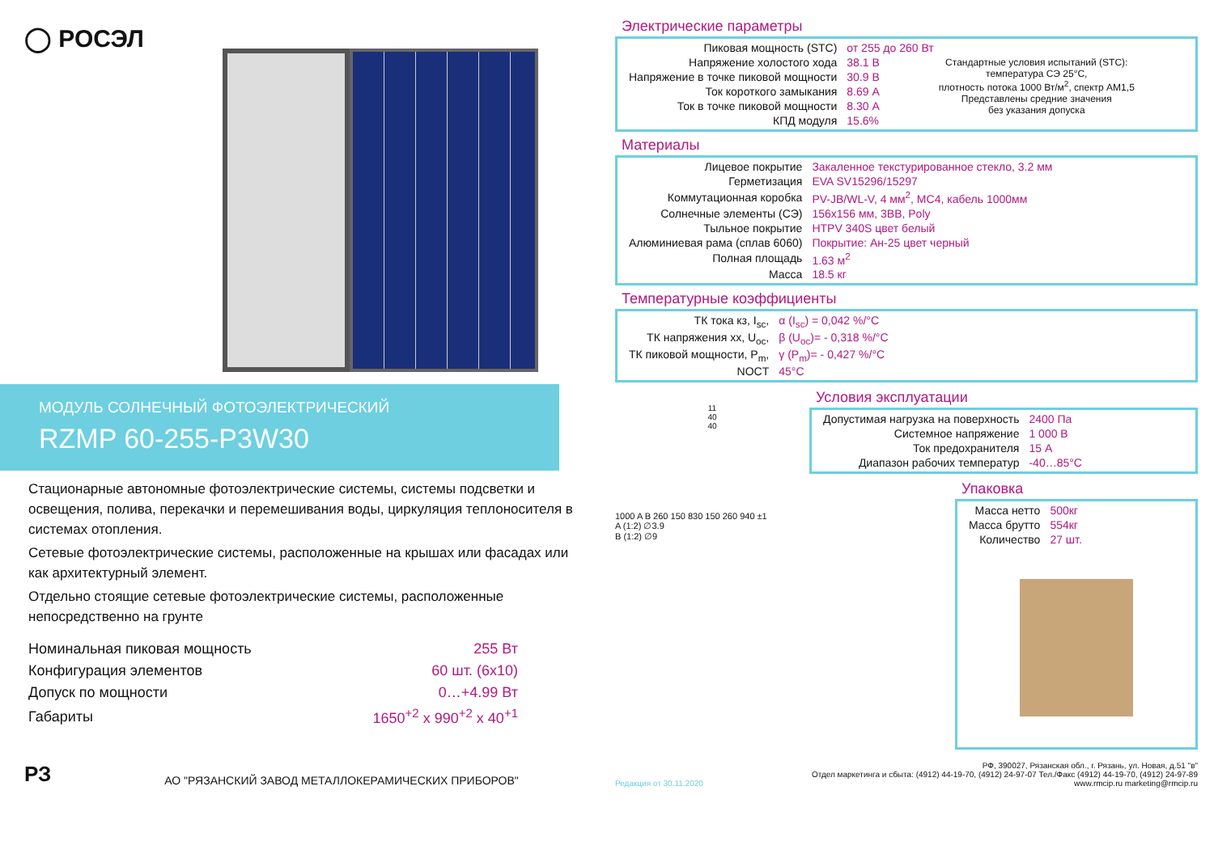◯ РОСЭЛ
МОДУЛЬ СОЛНЕЧНЫЙ ФОТОЭЛЕКТРИЧЕСКИЙ
RZMP 60-255-P3W30
Стационарные автономные фотоэлектрические системы, системы подсветки и освещения, полива, перекачки и перемешивания воды, циркуляция теплоносителя в системах отопления.
Сетевые фотоэлектрические системы, расположенные на крышах или фасадах или как архитектурный элемент.
Отдельно стоящие сетевые фотоэлектрические системы, расположенные непосредственно на грунте
| Номинальная пиковая мощность | 255 Вт |
| Конфигурация элементов | 60 шт. (6x10) |
| Допуск по мощности | 0…+4.99 Вт |
| Габариты | 1650<sup>+2</sup> x 990<sup>+2</sup> x 40<sup>+1</sup> |
РЗ АО "РЯЗАНСКИЙ ЗАВОД МЕТАЛЛОКЕРАМИЧЕСКИХ ПРИБОРОВ"
Электрические параметры
| Пиковая мощность (STC) | от 255 до 260 Вт |
| Напряжение холостого хода | 38.1 В |
| Напряжение в точке пиковой мощности | 30.9 В |
| Ток короткого замыкания | 8.69 А |
| Ток в точке пиковой мощности | 8.30 А |
| КПД модуля | 15.6% |
Стандартные условия испытаний (STC):
температура СЭ 25°С,
плотность потока 1000 Вт/м<sup>2</sup>, спектр АМ1,5
Представлены средние значения
без указания допуска
Материалы
| Лицевое покрытие | Закаленное текстурированное стекло, 3.2 мм |
| Герметизация | EVA SV15296/15297 |
| Коммутационная коробка | PV-JB/WL-V, 4 мм<sup>2</sup>, MC4, кабель 1000мм |
| Солнечные элементы (СЭ) | 156x156 мм, 3BB, Poly |
| Тыльное покрытие | HTPV 340S цвет белый |
| Алюминиевая рама (сплав 6060) | Покрытие: Ан-25 цвет черный |
| Полная площадь | 1.63 м<sup>2</sup> |
| Масса | 18.5 кг |
Температурные коэффициенты
| ТК тока кз, I<sub>sc</sub>, | α (I<sub>sc</sub>) = 0,042 %/°С |
| ТК напряжения хх, U<sub>oc</sub>, | β (U<sub>oc</sub>)= - 0,318 %/°С |
| ТК пиковой мощности, P<sub>m</sub>, | γ (P<sub>m</sub>)= - 0,427 %/°С |
| NOCT | 45°С |
11
40
40
Условия эксплуатации
| Допустимая нагрузка на поверхность | 2400 Па |
| Системное напряжение | 1 000 В |
| Ток предохранителя | 15 А |
| Диапазон рабочих температур | -40…85°С |
1000 A B 260 150 830 150 260 940 ±1
A (1:2) ∅3.9
B (1:2) ∅9
Упаковка
| Масса нетто | 500кг |
| Масса брутто | 554кг |
| Количество | 27 шт. |
Редакция от 30.11.2020
РФ, 390027, Рязанская обл., г. Рязань, ул. Новая, д.51 "в"
Отдел маркетинга и сбыта: (4912) 44-19-70, (4912) 24-97-07 Тел./Факс (4912) 44-19-70, (4912) 24-97-89
www.rmcip.ru marketing@rmcip.ru